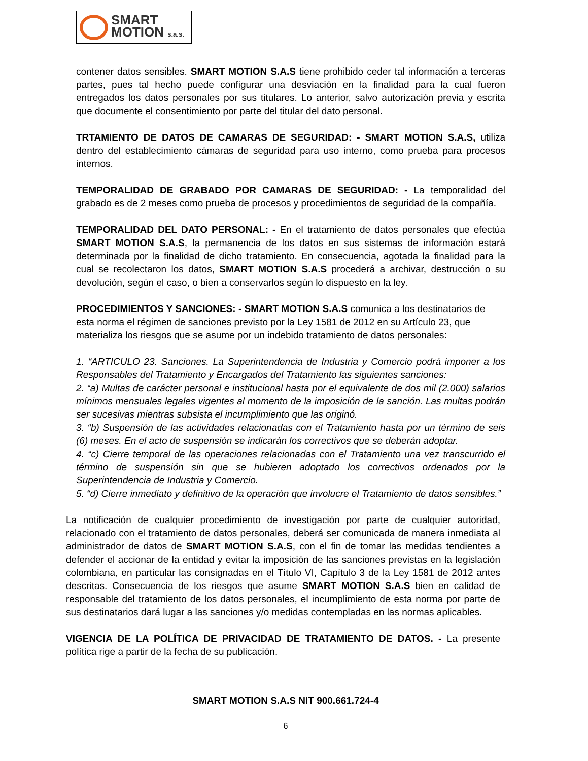SMART
MOTION s.a.s.
contener datos sensibles. SMART MOTION S.A.S tiene prohibido ceder tal información a terceras partes, pues tal hecho puede configurar una desviación en la finalidad para la cual fueron entregados los datos personales por sus titulares. Lo anterior, salvo autorización previa y escrita que documente el consentimiento por parte del titular del dato personal.
TRTAMIENTO DE DATOS DE CAMARAS DE SEGURIDAD: - SMART MOTION S.A.S, utiliza dentro del establecimiento cámaras de seguridad para uso interno, como prueba para procesos internos.
TEMPORALIDAD DE GRABADO POR CAMARAS DE SEGURIDAD: - La temporalidad del grabado es de 2 meses como prueba de procesos y procedimientos de seguridad de la compañía.
TEMPORALIDAD DEL DATO PERSONAL: - En el tratamiento de datos personales que efectúa SMART MOTION S.A.S, la permanencia de los datos en sus sistemas de información estará determinada por la finalidad de dicho tratamiento. En consecuencia, agotada la finalidad para la cual se recolectaron los datos, SMART MOTION S.A.S procederá a archivar, destrucción o su devolución, según el caso, o bien a conservarlos según lo dispuesto en la ley.
PROCEDIMIENTOS Y SANCIONES: - SMART MOTION S.A.S comunica a los destinatarios de esta norma el régimen de sanciones previsto por la Ley 1581 de 2012 en su Artículo 23, que materializa los riesgos que se asume por un indebido tratamiento de datos personales:
1. “ARTICULO 23. Sanciones. La Superintendencia de Industria y Comercio podrá imponer a los Responsables del Tratamiento y Encargados del Tratamiento las siguientes sanciones:
2. “a) Multas de carácter personal e institucional hasta por el equivalente de dos mil (2.000) salarios mínimos mensuales legales vigentes al momento de la imposición de la sanción. Las multas podrán ser sucesivas mientras subsista el incumplimiento que las originó.
3. “b) Suspensión de las actividades relacionadas con el Tratamiento hasta por un término de seis (6) meses. En el acto de suspensión se indicarán los correctivos que se deberán adoptar.
4. “c) Cierre temporal de las operaciones relacionadas con el Tratamiento una vez transcurrido el término de suspensión sin que se hubieren adoptado los correctivos ordenados por la Superintendencia de Industria y Comercio.
5. “d) Cierre inmediato y definitivo de la operación que involucre el Tratamiento de datos sensibles.”
La notificación de cualquier procedimiento de investigación por parte de cualquier autoridad, relacionado con el tratamiento de datos personales, deberá ser comunicada de manera inmediata al administrador de datos de SMART MOTION S.A.S, con el fin de tomar las medidas tendientes a defender el accionar de la entidad y evitar la imposición de las sanciones previstas en la legislación colombiana, en particular las consignadas en el Título VI, Capítulo 3 de la Ley 1581 de 2012 antes descritas. Consecuencia de los riesgos que asume SMART MOTION S.A.S bien en calidad de responsable del tratamiento de los datos personales, el incumplimiento de esta norma por parte de sus destinatarios dará lugar a las sanciones y/o medidas contempladas en las normas aplicables.
VIGENCIA DE LA POLÍTICA DE PRIVACIDAD DE TRATAMIENTO DE DATOS. - La presente política rige a partir de la fecha de su publicación.
SMART MOTION S.A.S NIT 900.661.724-4
6